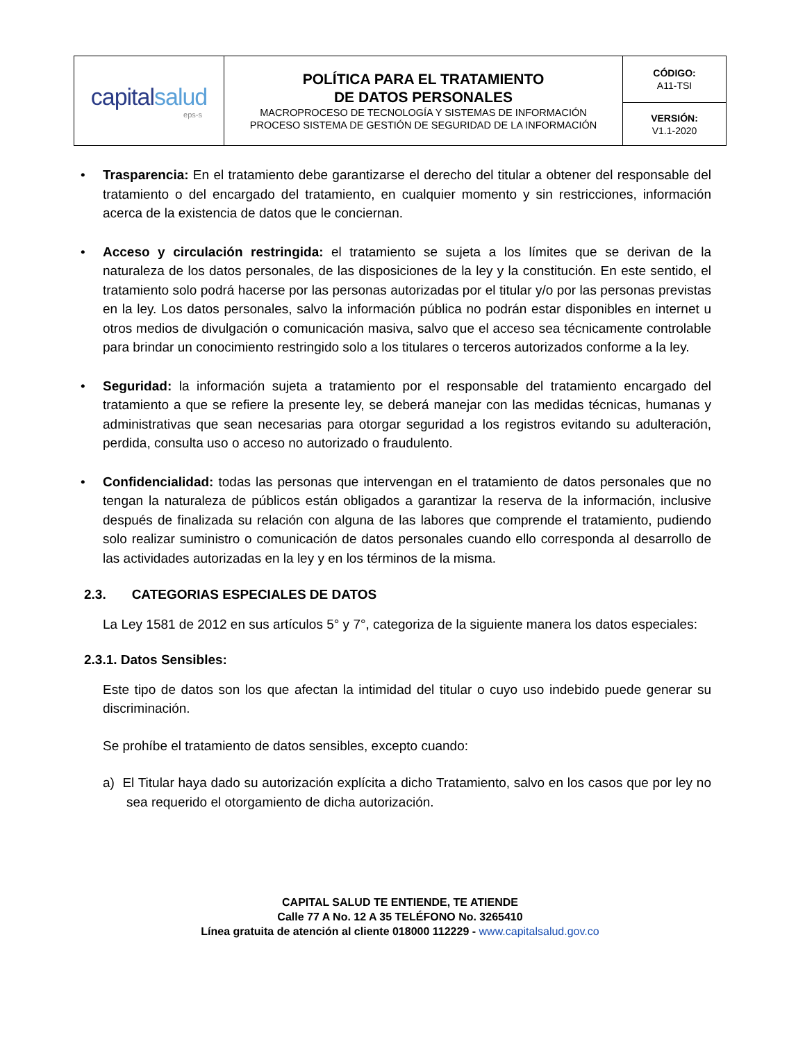| capital salud eps-s | POLÍTICA PARA EL TRATAMIENTO DE DATOS PERSONALES MACROPROCESO DE TECNOLOGÍA Y SISTEMAS DE INFORMACIÓN PROCESO SISTEMA DE GESTIÓN DE SEGURIDAD DE LA INFORMACIÓN | CÓDIGO: A11-TSI |
| | | VERSIÓN: V1.1-2020 |
• Trasparencia: En el tratamiento debe garantizarse el derecho del titular a obtener del responsable del tratamiento o del encargado del tratamiento, en cualquier momento y sin restricciones, información acerca de la existencia de datos que le conciernan.
• Acceso y circulación restringida: el tratamiento se sujeta a los límites que se derivan de la naturaleza de los datos personales, de las disposiciones de la ley y la constitución. En este sentido, el tratamiento solo podrá hacerse por las personas autorizadas por el titular y/o por las personas previstas en la ley. Los datos personales, salvo la información pública no podrán estar disponibles en internet u otros medios de divulgación o comunicación masiva, salvo que el acceso sea técnicamente controlable para brindar un conocimiento restringido solo a los titulares o terceros autorizados conforme a la ley.
• Seguridad: la información sujeta a tratamiento por el responsable del tratamiento encargado del tratamiento a que se refiere la presente ley, se deberá manejar con las medidas técnicas, humanas y administrativas que sean necesarias para otorgar seguridad a los registros evitando su adulteración, perdida, consulta uso o acceso no autorizado o fraudulento.
• Confidencialidad: todas las personas que intervengan en el tratamiento de datos personales que no tengan la naturaleza de públicos están obligados a garantizar la reserva de la información, inclusive después de finalizada su relación con alguna de las labores que comprende el tratamiento, pudiendo solo realizar suministro o comunicación de datos personales cuando ello corresponda al desarrollo de las actividades autorizadas en la ley y en los términos de la misma.
2.3. CATEGORIAS ESPECIALES DE DATOS
La Ley 1581 de 2012 en sus artículos 5° y 7°, categoriza de la siguiente manera los datos especiales:
2.3.1. Datos Sensibles:
Este tipo de datos son los que afectan la intimidad del titular o cuyo uso indebido puede generar su discriminación.
Se prohíbe el tratamiento de datos sensibles, excepto cuando:
a) El Titular haya dado su autorización explícita a dicho Tratamiento, salvo en los casos que por ley no sea requerido el otorgamiento de dicha autorización.
CAPITAL SALUD TE ENTIENDE, TE ATIENDE
Calle 77 A No. 12 A 35 TELÉFONO No. 3265410
Línea gratuita de atención al cliente 018000 112229 - www.capitalsalud.gov.co